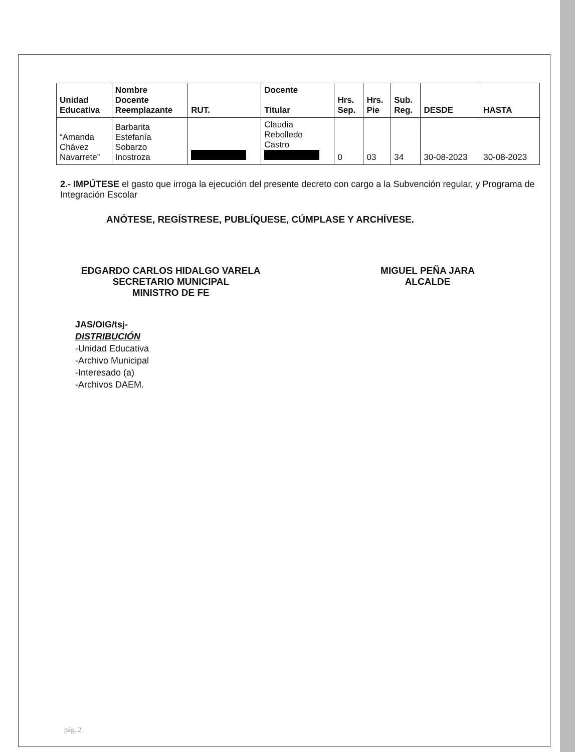| Unidad Educativa | Nombre Docente Reemplazante | RUT. | Docente Titular | Hrs. Sep. | Hrs. Pie | Sub. Reg. | DESDE | HASTA |
| --- | --- | --- | --- | --- | --- | --- | --- | --- |
| “Amanda Chávez Navarrete” | Barbarita Estefanía Sobarzo Inostroza | | Claudia Rebolledo Castro | 0 | 03 | 34 | 30-08-2023 | 30-08-2023 |
2.- IMPÚTESE el gasto que irroga la ejecución del presente decreto con cargo a la Subvención regular, y Programa de Integración Escolar
ANÓTESE, REGÍSTRESE, PUBLÍQUESE, CÚMPLASE Y ARCHÍVESE.
EDGARDO CARLOS HIDALGO VARELA
SECRETARIO MUNICIPAL
MINISTRO DE FE
MIGUEL PEÑA JARA
ALCALDE
JAS/OIG/tsj-
DISTRIBUCIÓN
-Unidad Educativa
-Archivo Municipal
-Interesado (a)
-Archivos DAEM.
pág. 2